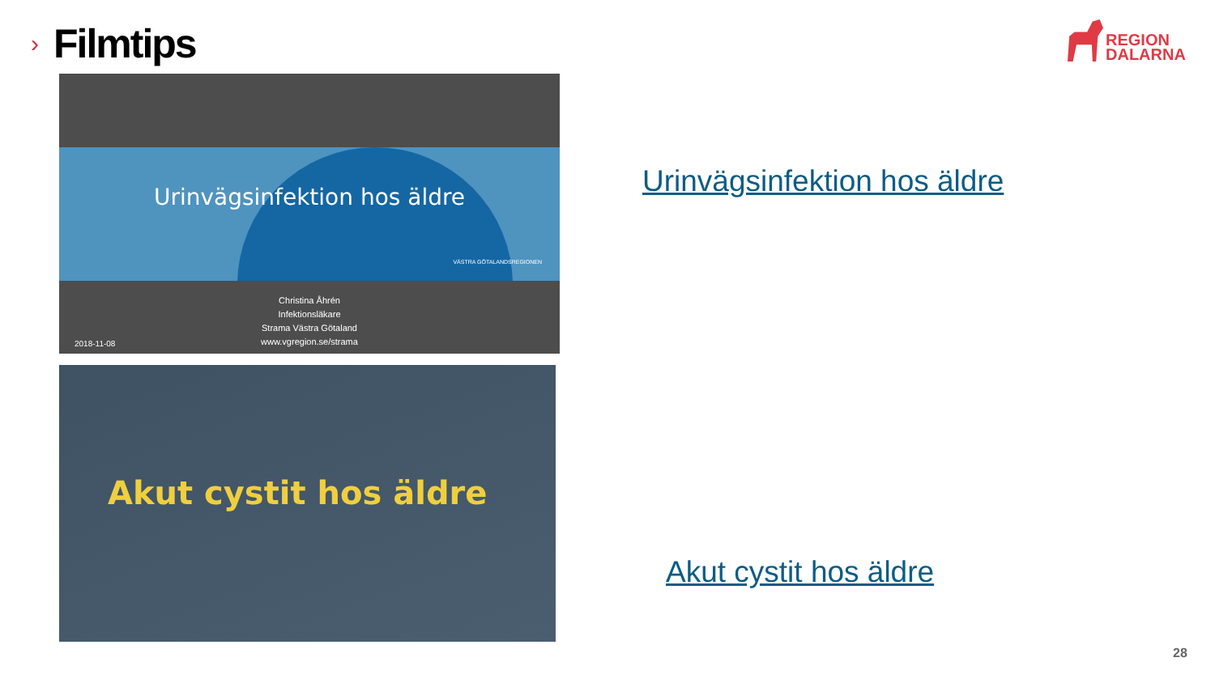›
Filmtips
REGION
DALARNA
Urinvägsinfektion hos äldre
VÄSTRA GÖTALANDSREGIONEN
Christina Åhrén
Infektionsläkare
Strama Västra Götaland
www.vgregion.se/strama
2018-11-08
Akut cystit hos äldre
Urinvägsinfektion hos äldre
Akut cystit hos äldre
28